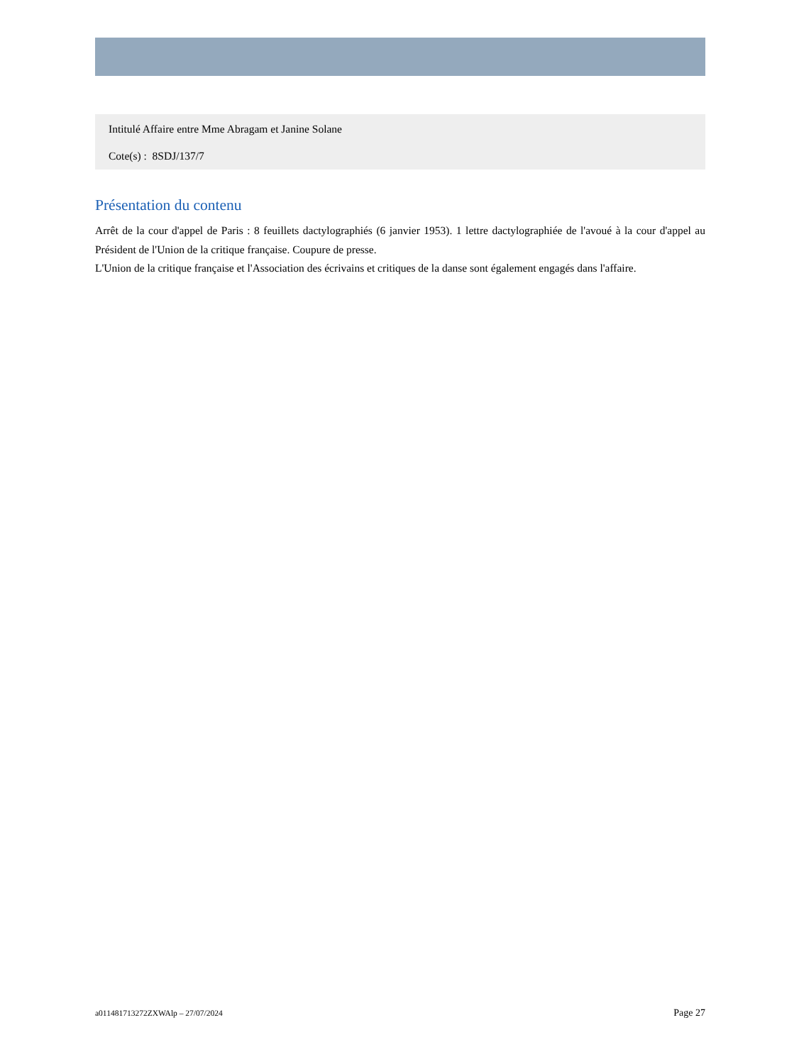Intitulé Affaire entre Mme Abragam et Janine Solane
Cote(s) : 8SDJ/137/7
Présentation du contenu
Arrêt de la cour d'appel de Paris : 8 feuillets dactylographiés (6 janvier 1953). 1 lettre dactylographiée de l'avoué à la cour d'appel au Président de l'Union de la critique française. Coupure de presse.
L'Union de la critique française et l'Association des écrivains et critiques de la danse sont également engagés dans l'affaire.
a011481713272ZXWAlp – 27/07/2024 Page 27